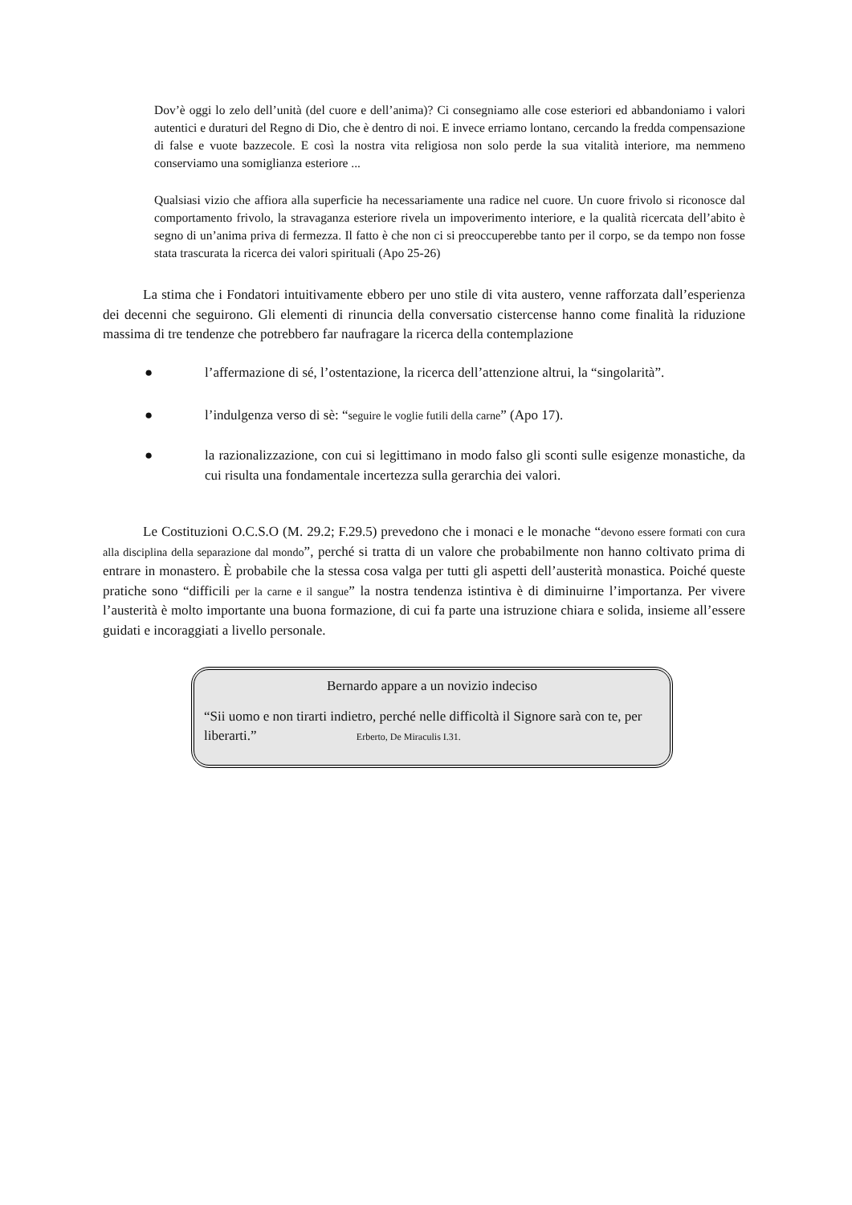Dov’è oggi lo zelo dell’unità (del cuore e dell’anima)? Ci consegniamo alle cose esteriori ed abbandoniamo i valori autentici e duraturi del Regno di Dio, che è dentro di noi. E invece erriamo lontano, cercando la fredda compensazione di false e vuote bazzecole. E così la nostra vita religiosa non solo perde la sua vitalità interiore, ma nemmeno conserviamo una somiglianza esteriore ...
Qualsiasi vizio che affiora alla superficie ha necessariamente una radice nel cuore. Un cuore frivolo si riconosce dal comportamento frivolo, la stravaganza esteriore rivela un impoverimento interiore, e la qualità ricercata dell’abito è segno di un’anima priva di fermezza. Il fatto è che non ci si preoccuperebbe tanto per il corpo, se da tempo non fosse stata trascurata la ricerca dei valori spirituali (Apo 25-26)
La stima che i Fondatori intuitivamente ebbero per uno stile di vita austero, venne rafforzata dall’esperienza dei decenni che seguirono. Gli elementi di rinuncia della conversatio cistercense hanno come finalità la riduzione massima di tre tendenze che potrebbero far naufragare la ricerca della contemplazione
● l’affermazione di sé, l’ostentazione, la ricerca dell’attenzione altrui, la “singolarità”.
● l’indulgenza verso di sè: “seguire le voglie futili della carne” (Apo 17).
● la razionalizzazione, con cui si legittimano in modo falso gli sconti sulle esigenze monastiche, da cui risulta una fondamentale incertezza sulla gerarchia dei valori.
Le Costituzioni O.C.S.O (M. 29.2; F.29.5) prevedono che i monaci e le monache “devono essere formati con cura alla disciplina della separazione dal mondo”, perché si tratta di un valore che probabilmente non hanno coltivato prima di entrare in monastero. È probabile che la stessa cosa valga per tutti gli aspetti dell’austerità monastica. Poiché queste pratiche sono “difficili per la carne e il sangue” la nostra tendenza istintiva è di diminuirne l’importanza. Per vivere l’austerità è molto importante una buona formazione, di cui fa parte una istruzione chiara e solida, insieme all’essere guidati e incoraggiati a livello personale.
Bernardo appare a un novizio indeciso
“Sii uomo e non tirarti indietro, perché nelle difficoltà il Signore sarà con te, per liberarti.” Erberto, De Miraculis I.31.